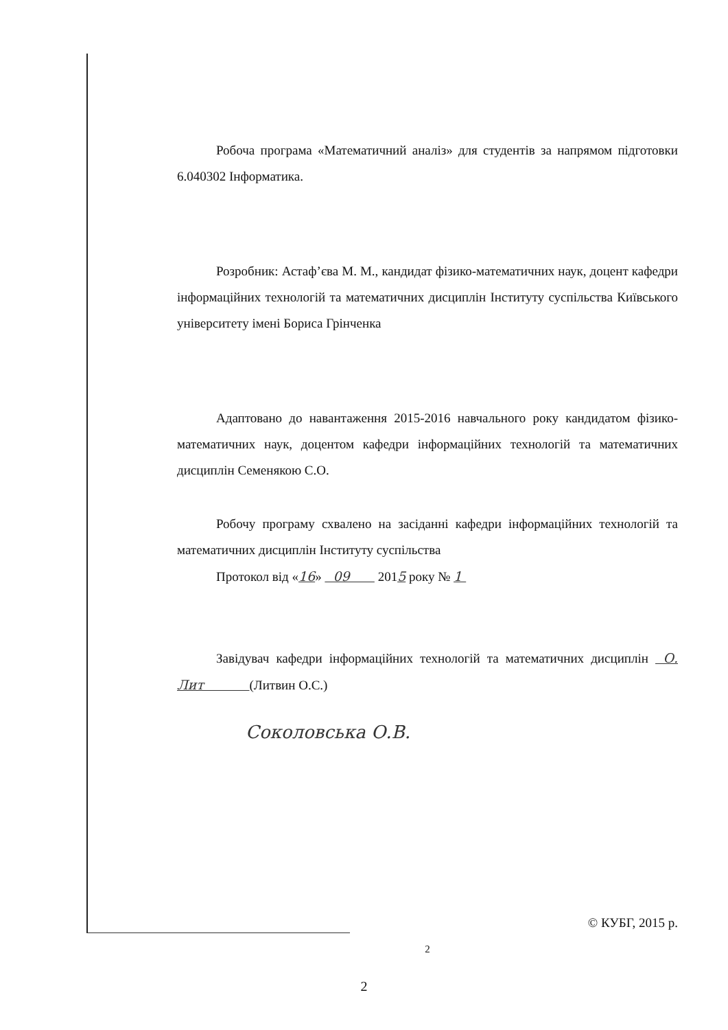Робоча програма «Математичний аналіз» для студентів за напрямом підготовки 6.040302 Інформатика.
Розробник: Астаф’єва М. М., кандидат фізико-математичних наук, доцент кафедри інформаційних технологій та математичних дисциплін Інституту суспільства Київського університету імені Бориса Грінченка
Адаптовано до навантаження 2015-2016 навчального року кандидатом фізико-математичних наук, доцентом кафедри інформаційних технологій та математичних дисциплін Семенякою С.О.
Робочу програму схвалено на засіданні кафедри інформаційних технологій та математичних дисциплін Інституту суспільства
Протокол від «16» 09 2015 року № 1
Завідувач кафедри інформаційних технологій та математичних дисциплін О. Лит (Литвин О.С.)
Соколовська О.В.
© КУБГ, 2015 р.
2
2